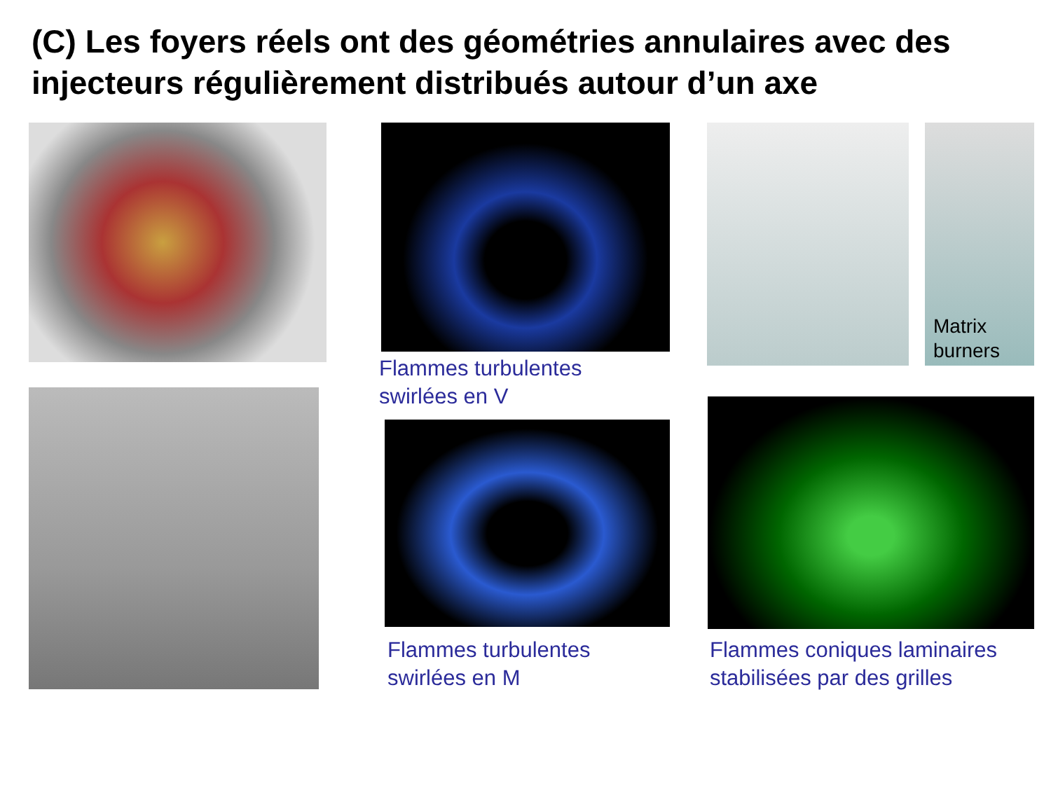(C) Les foyers réels ont des géométries annulaires avec des injecteurs régulièrement distribués autour d’un axe
Flammes turbulentes
swirlées en V
Flammes turbulentes
swirlées en M
Matrix
burners
Flammes coniques laminaires
stabilisées par des grilles